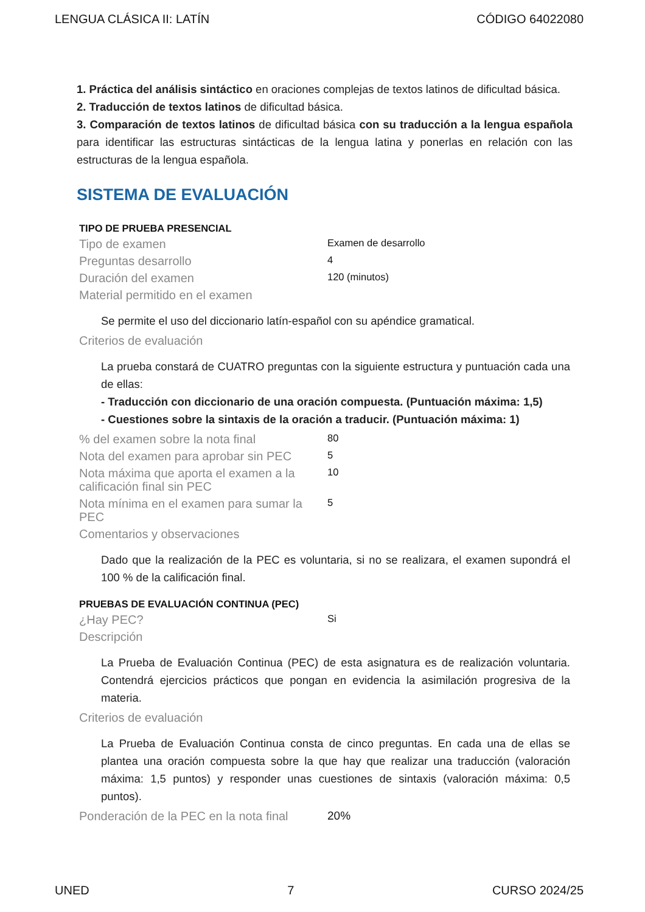LENGUA CLÁSICA II: LATÍN CÓDIGO 64022080
1. Práctica del análisis sintáctico en oraciones complejas de textos latinos de dificultad básica.
2. Traducción de textos latinos de dificultad básica.
3. Comparación de textos latinos de dificultad básica con su traducción a la lengua española para identificar las estructuras sintácticas de la lengua latina y ponerlas en relación con las estructuras de la lengua española.
SISTEMA DE EVALUACIÓN
TIPO DE PRUEBA PRESENCIAL
Tipo de examen
Examen de desarrollo
Preguntas desarrollo
4
Duración del examen
120 (minutos)
Material permitido en el examen
Se permite el uso del diccionario latín-español con su apéndice gramatical.
Criterios de evaluación
La prueba constará de CUATRO preguntas con la siguiente estructura y puntuación cada una de ellas:
- Traducción con diccionario de una oración compuesta. (Puntuación máxima: 1,5)
- Cuestiones sobre la sintaxis de la oración a traducir. (Puntuación máxima: 1)
% del examen sobre la nota final
80
Nota del examen para aprobar sin PEC
5
Nota máxima que aporta el examen a la calificación final sin PEC
10
Nota mínima en el examen para sumar la PEC
5
Comentarios y observaciones
Dado que la realización de la PEC es voluntaria, si no se realizara, el examen supondrá el 100 % de la calificación final.
PRUEBAS DE EVALUACIÓN CONTINUA (PEC)
¿Hay PEC?
Si
Descripción
La Prueba de Evaluación Continua (PEC) de esta asignatura es de realización voluntaria. Contendrá ejercicios prácticos que pongan en evidencia la asimilación progresiva de la materia.
Criterios de evaluación
La Prueba de Evaluación Continua consta de cinco preguntas. En cada una de ellas se plantea una oración compuesta sobre la que hay que realizar una traducción (valoración máxima: 1,5 puntos) y responder unas cuestiones de sintaxis (valoración máxima: 0,5 puntos).
Ponderación de la PEC en la nota final
20%
UNED 7 CURSO 2024/25